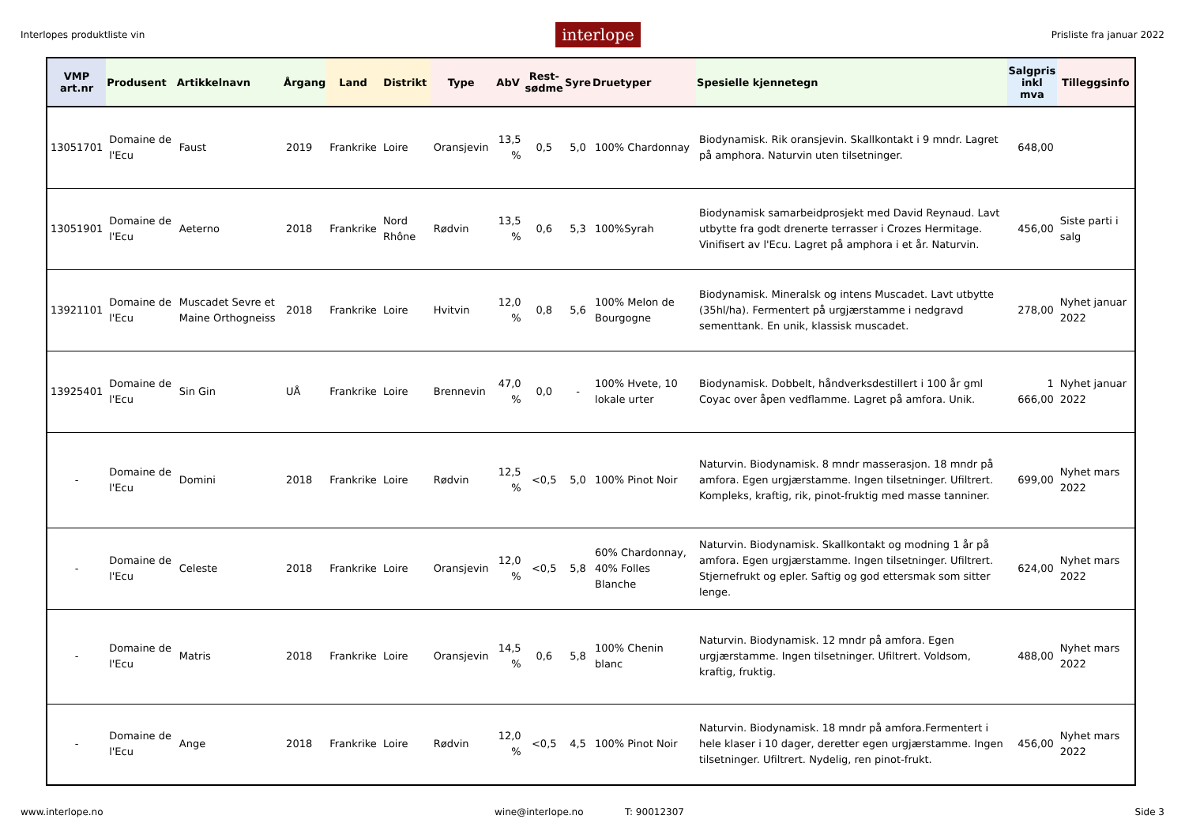Interlopes produktliste vin interlope Prisliste fra januar 2022
| VMP art.nr | Produsent | Artikkelnavn | Årgang | Land | Distrikt | Type | AbV | Rest- sødme | Syre | Druetyper | Spesielle kjennetegn | Salgpris inkl mva | Tilleggsinfo |
| --- | --- | --- | --- | --- | --- | --- | --- | --- | --- | --- | --- | --- | --- |
| 13051701 | Domaine de l'Ecu | Faust | 2019 | Frankrike | Loire | Oransjevin | 13,5 % | 0,5 | 5,0 | 100% Chardonnay | Biodynamisk. Rik oransjevin. Skallkontakt i 9 mndr. Lagret på amphora. Naturvin uten tilsetninger. | 648,00 | |
| 13051901 | Domaine de l'Ecu | Aeterno | 2018 | Frankrike | Nord Rhône | Rødvin | 13,5 % | 0,6 | 5,3 | 100%Syrah | Biodynamisk samarbeidprosjekt med David Reynaud. Lavt utbytte fra godt drenerte terrasser i Crozes Hermitage. Vinifisert av l'Ecu. Lagret på amphora i et år. Naturvin. | 456,00 | Siste parti i salg |
| 13921101 | Domaine de l'Ecu | Muscadet Sevre et Maine Orthogneiss | 2018 | Frankrike | Loire | Hvitvin | 12,0 % | 0,8 | 5,6 | 100% Melon de Bourgogne | Biodynamisk. Mineralsk og intens Muscadet. Lavt utbytte (35hl/ha). Fermentert på urgjærstamme i nedgravd sementtank. En unik, klassisk muscadet. | 278,00 | Nyhet januar 2022 |
| 13925401 | Domaine de l'Ecu | Sin Gin | UÅ | Frankrike | Loire | Brennevin | 47,0 % | 0,0 | - | 100% Hvete, 10 lokale urter | Biodynamisk. Dobbelt, håndverksdestillert i 100 år gml Coyac over åpen vedflamme. Lagret på amfora. Unik. | 1 666,00 | Nyhet januar 2022 |
| - | Domaine de l'Ecu | Domini | 2018 | Frankrike | Loire | Rødvin | 12,5 % | <0,5 | 5,0 | 100% Pinot Noir | Naturvin. Biodynamisk. 8 mndr masserasjon. 18 mndr på amfora. Egen urgjærstamme. Ingen tilsetninger. Ufiltrert. Kompleks, kraftig, rik, pinot-fruktig med masse tanniner. | 699,00 | Nyhet mars 2022 |
| - | Domaine de l'Ecu | Celeste | 2018 | Frankrike | Loire | Oransjevin | 12,0 % | <0,5 | 5,8 | 60% Chardonnay, 40% Folles Blanche | Naturvin. Biodynamisk. Skallkontakt og modning 1 år på amfora. Egen urgjærstamme. Ingen tilsetninger. Ufiltrert. Stjernefrukt og epler. Saftig og god ettersmak som sitter lenge. | 624,00 | Nyhet mars 2022 |
| - | Domaine de l'Ecu | Matris | 2018 | Frankrike | Loire | Oransjevin | 14,5 % | 0,6 | 5,8 | 100% Chenin blanc | Naturvin. Biodynamisk. 12 mndr på amfora. Egen urgjærstamme. Ingen tilsetninger. Ufiltrert. Voldsom, kraftig, fruktig. | 488,00 | Nyhet mars 2022 |
| - | Domaine de l'Ecu | Ange | 2018 | Frankrike | Loire | Rødvin | 12,0 % | <0,5 | 4,5 | 100% Pinot Noir | Naturvin. Biodynamisk. 18 mndr på amfora.Fermentert i hele klaser i 10 dager, deretter egen urgjærstamme. Ingen tilsetninger. Ufiltrert. Nydelig, ren pinot-frukt. | 456,00 | Nyhet mars 2022 |
www.interlope.no wine@interlope.no T: 90012307 Side 3